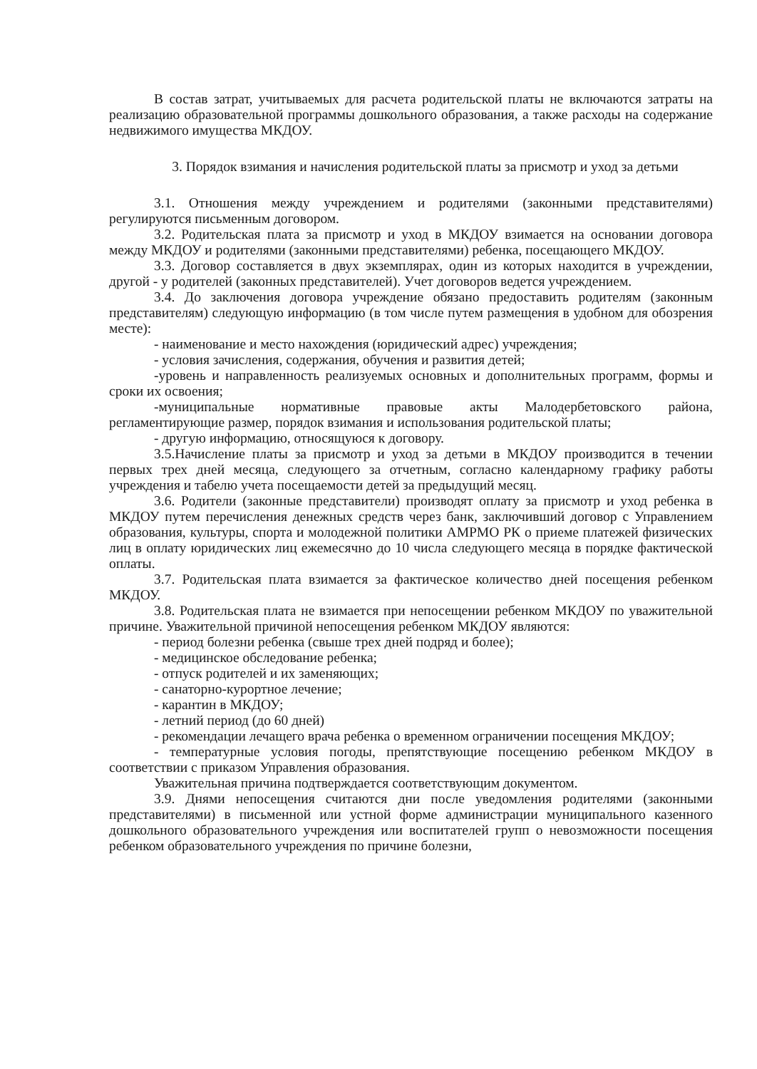В состав затрат, учитываемых для расчета родительской платы не включаются затраты на реализацию образовательной программы дошкольного образования, а также расходы на содержание недвижимого имущества МКДОУ.
3. Порядок взимания и начисления родительской платы за присмотр и уход за детьми
3.1. Отношения между учреждением и родителями (законными представителями) регулируются письменным договором.
3.2. Родительская плата за присмотр и уход в МКДОУ взимается на основании договора между МКДОУ и родителями (законными представителями) ребенка, посещающего МКДОУ.
3.3. Договор составляется в двух экземплярах, один из которых находится в учреждении, другой - у родителей (законных представителей). Учет договоров ведется учреждением.
3.4. До заключения договора учреждение обязано предоставить родителям (законным представителям) следующую информацию (в том числе путем размещения в удобном для обозрения месте):
- наименование и место нахождения (юридический адрес) учреждения;
- условия зачисления, содержания, обучения и развития детей;
-уровень и направленность реализуемых основных и дополнительных программ, формы и сроки их освоения;
-муниципальные нормативные правовые акты Малодербетовского района, регламентирующие размер, порядок взимания и использования родительской платы;
- другую информацию, относящуюся к договору.
3.5.Начисление платы за присмотр и уход за детьми в МКДОУ производится в течении первых трех дней месяца, следующего за отчетным, согласно календарному графику работы учреждения и табелю учета посещаемости детей за предыдущий месяц.
3.6. Родители (законные представители) производят оплату за присмотр и уход ребенка в МКДОУ путем перечисления денежных средств через банк, заключивший договор с Управлением образования, культуры, спорта и молодежной политики АМРМО РК о приеме платежей физических лиц в оплату юридических лиц ежемесячно до 10 числа следующего месяца в порядке фактической оплаты.
3.7. Родительская плата взимается за фактическое количество дней посещения ребенком МКДОУ.
3.8. Родительская плата не взимается при непосещении ребенком МКДОУ по уважительной причине. Уважительной причиной непосещения ребенком МКДОУ являются:
- период болезни ребенка (свыше трех дней подряд и более);
- медицинское обследование ребенка;
- отпуск родителей и их заменяющих;
- санаторно-курортное лечение;
- карантин в МКДОУ;
- летний период (до 60 дней)
- рекомендации лечащего врача ребенка о временном ограничении посещения МКДОУ;
- температурные условия погоды, препятствующие посещению ребенком МКДОУ в соответствии с приказом Управления образования.
Уважительная причина подтверждается соответствующим документом.
3.9. Днями непосещения считаются дни после уведомления родителями (законными представителями) в письменной или устной форме администрации муниципального казенного дошкольного образовательного учреждения или воспитателей групп о невозможности посещения ребенком образовательного учреждения по причине болезни,